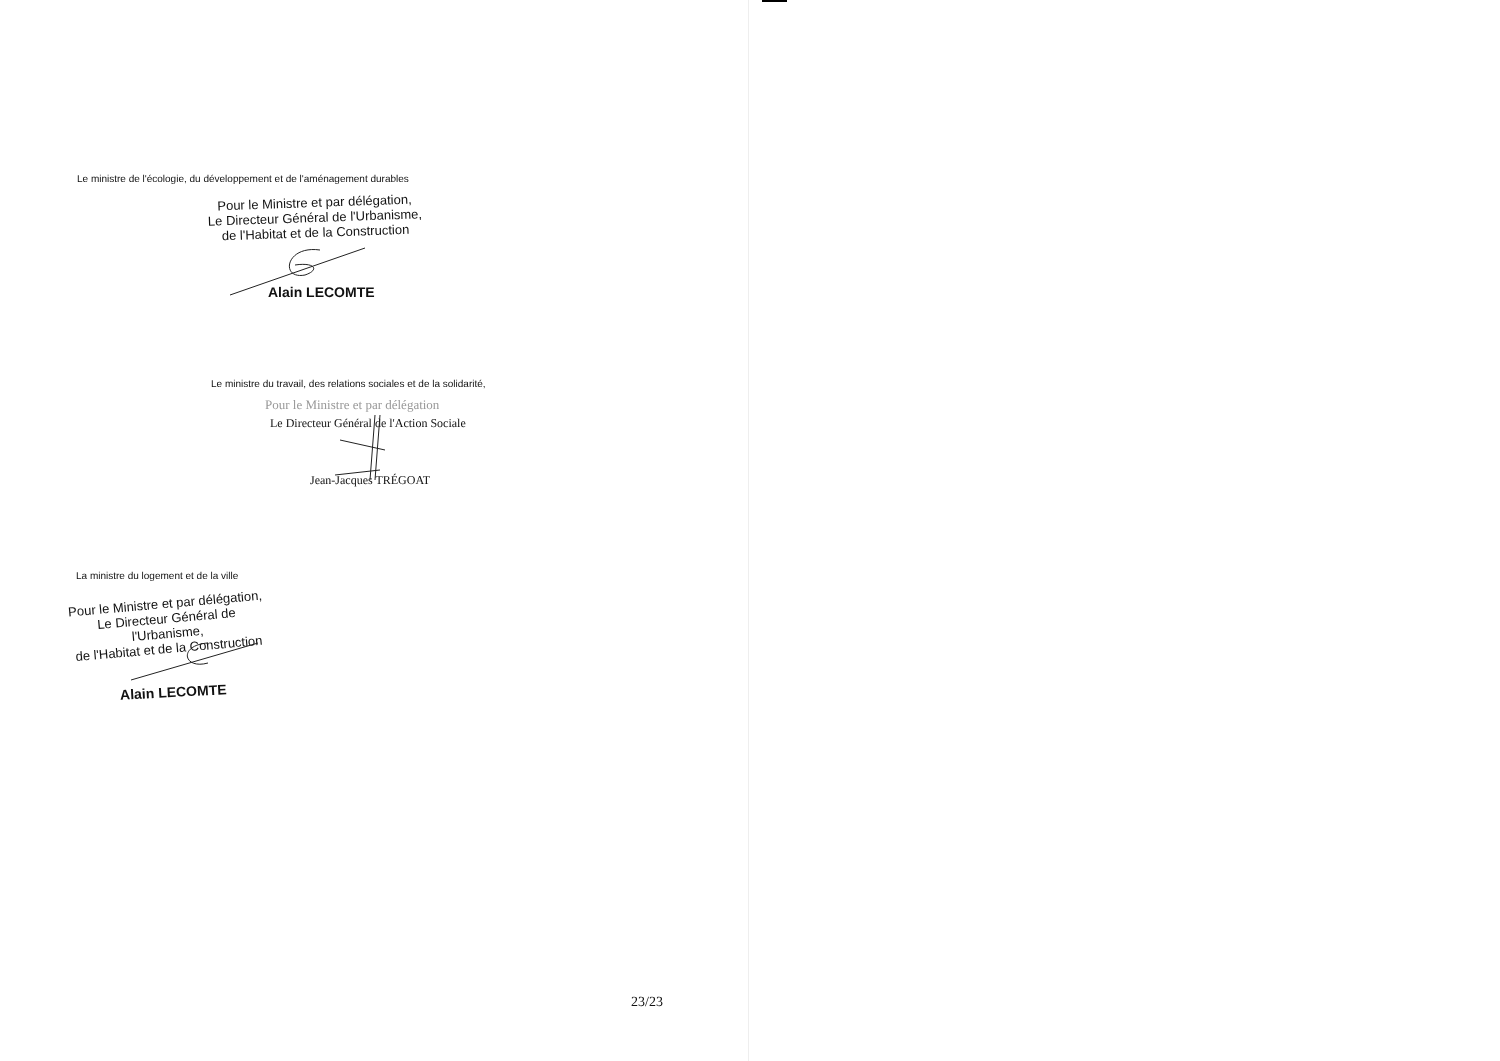Le ministre de l'écologie, du développement et de l'aménagement durables
Pour le Ministre et par délégation,
Le Directeur Général de l'Urbanisme,
de l'Habitat et de la Construction
Alain LECOMTE
Le ministre du travail, des relations sociales et de la solidarité,
Pour le Ministre et par délégation
Le Directeur Général de l'Action Sociale
Jean-Jacques TRÉGOAT
La ministre du logement et de la ville
Pour le Ministre et par délégation,
Le Directeur Général de l'Urbanisme,
de l'Habitat et de la Construction
Alain LECOMTE
23/23